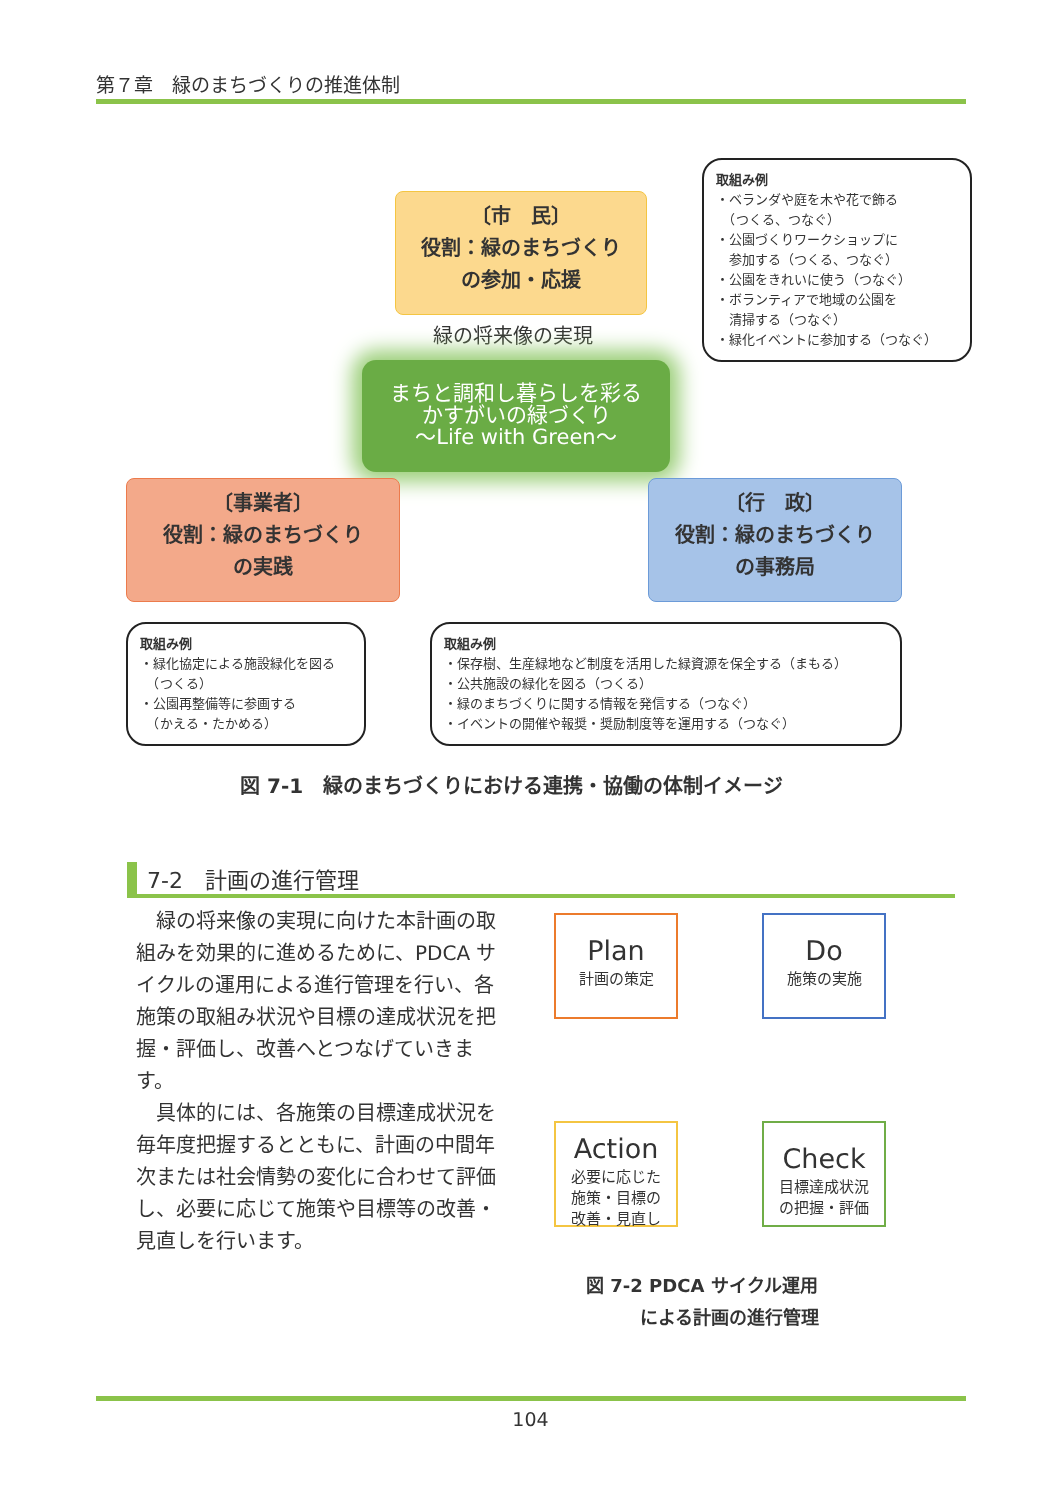第７章　緑のまちづくりの推進体制
〔市　民〕
役割：緑のまちづくり
の参加・応援
取組み例
・ベランダや庭を木や花で飾る
　（つくる、つなぐ）
・公園づくりワークショップに
　参加する（つくる、つなぐ）
・公園をきれいに使う（つなぐ）
・ボランティアで地域の公園を
　清掃する（つなぐ）
・緑化イベントに参加する（つなぐ）
緑の将来像の実現
まちと調和し暮らしを彩る
かすがいの緑づくり
～Life with Green～
〔事業者〕
役割：緑のまちづくり
の実践
〔行　政〕
役割：緑のまちづくり
の事務局
取組み例
・緑化協定による施設緑化を図る
　（つくる）
・公園再整備等に参画する
　（かえる・たかめる）
取組み例
・保存樹、生産緑地など制度を活用した緑資源を保全する（まもる）
・公共施設の緑化を図る（つくる）
・緑のまちづくりに関する情報を発信する（つなぐ）
・イベントの開催や報奨・奨励制度等を運用する（つなぐ）
図 7-1　緑のまちづくりにおける連携・協働の体制イメージ
7-2　計画の進行管理
　緑の将来像の実現に向けた本計画の取組みを効果的に進めるために、PDCA サイクルの運用による進行管理を行い、各施策の取組み状況や目標の達成状況を把握・評価し、改善へとつなげていきます。
　具体的には、各施策の目標達成状況を毎年度把握するとともに、計画の中間年次または社会情勢の変化に合わせて評価し、必要に応じて施策や目標等の改善・見直しを行います。
Plan
計画の策定
Do
施策の実施
Action
必要に応じた
施策・目標の
改善・見直し
Check
目標達成状況
の把握・評価
図 7-2 PDCA サイクル運用
　　　による計画の進行管理
104